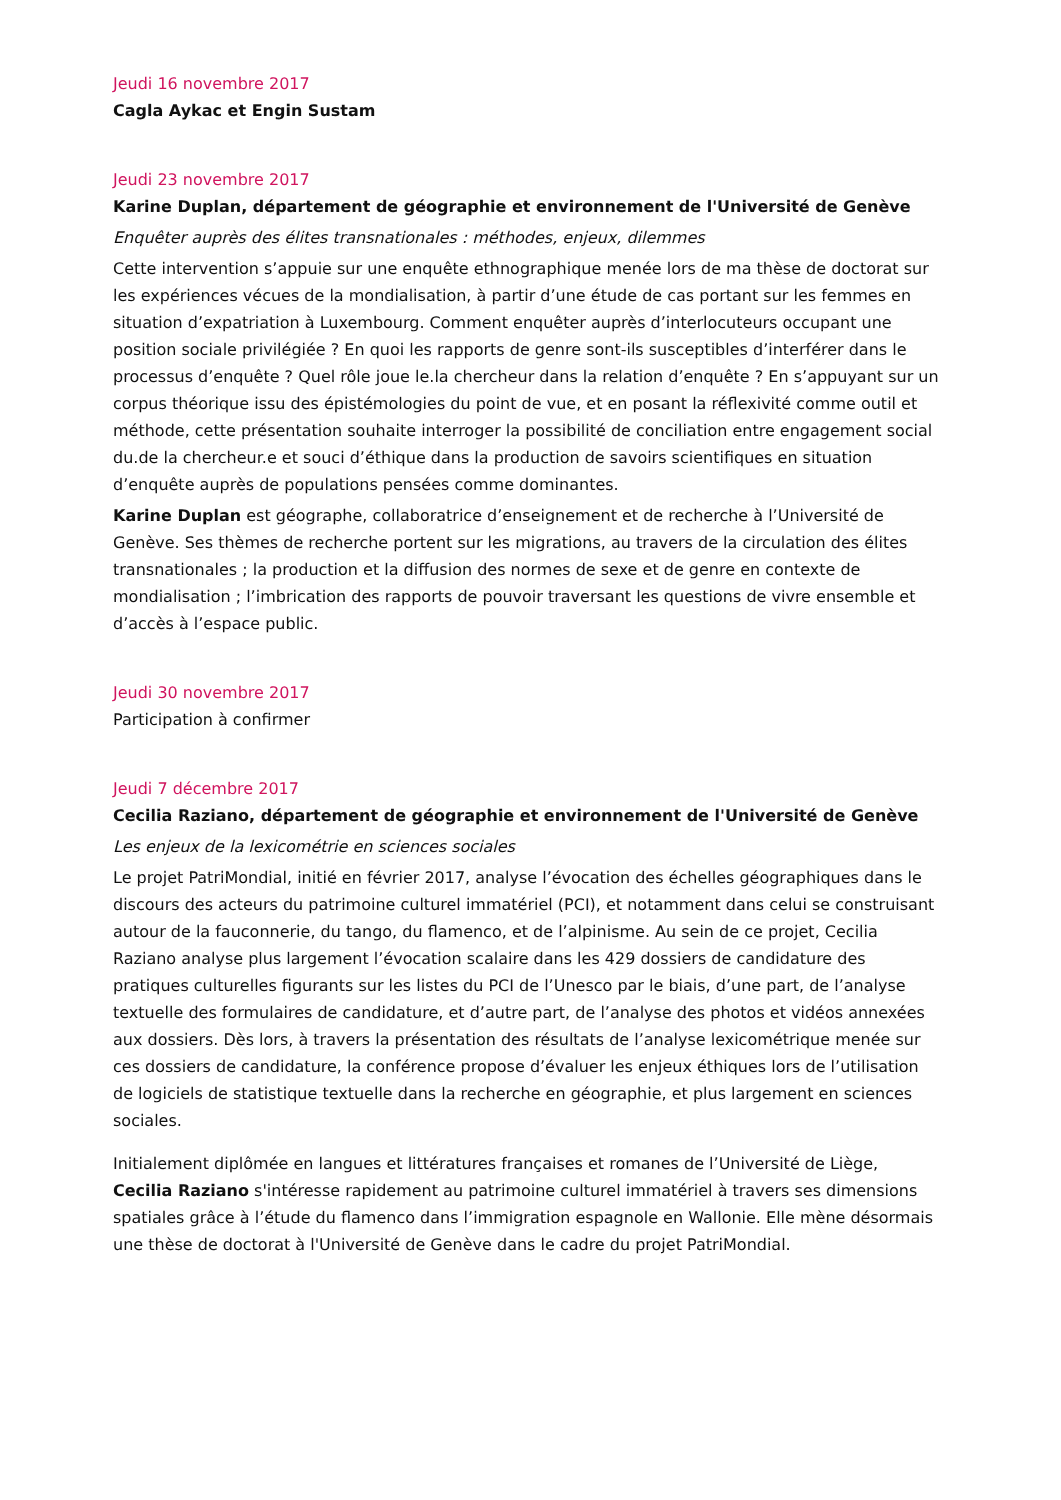Jeudi 16 novembre 2017
Cagla Aykac et Engin Sustam
Jeudi 23 novembre 2017
Karine Duplan, département de géographie et environnement de l'Université de Genève
Enquêter auprès des élites transnationales : méthodes, enjeux, dilemmes
Cette intervention s’appuie sur une enquête ethnographique menée lors de ma thèse de doctorat sur les expériences vécues de la mondialisation, à partir d’une étude de cas portant sur les femmes en situation d’expatriation à Luxembourg. Comment enquêter auprès d’interlocuteurs occupant une position sociale privilégiée ? En quoi les rapports de genre sont-ils susceptibles d’interférer dans le processus d’enquête ? Quel rôle joue le.la chercheur dans la relation d’enquête ? En s’appuyant sur un corpus théorique issu des épistémologies du point de vue, et en posant la réflexivité comme outil et méthode, cette présentation souhaite interroger la possibilité de conciliation entre engagement social du.de la chercheur.e et souci d’éthique dans la production de savoirs scientifiques en situation d’enquête auprès de populations pensées comme dominantes.
Karine Duplan est géographe, collaboratrice d’enseignement et de recherche à l’Université de Genève. Ses thèmes de recherche portent sur les migrations, au travers de la circulation des élites transnationales ; la production et la diffusion des normes de sexe et de genre en contexte de mondialisation ; l’imbrication des rapports de pouvoir traversant les questions de vivre ensemble et d’accès à l’espace public.
Jeudi 30 novembre 2017
Participation à confirmer
Jeudi 7 décembre 2017
Cecilia Raziano, département de géographie et environnement de l'Université de Genève
Les enjeux de la lexicométrie en sciences sociales
Le projet PatriMondial, initié en février 2017, analyse l’évocation des échelles géographiques dans le discours des acteurs du patrimoine culturel immatériel (PCI), et notamment dans celui se construisant autour de la fauconnerie, du tango, du flamenco, et de l’alpinisme. Au sein de ce projet, Cecilia Raziano analyse plus largement l’évocation scalaire dans les 429 dossiers de candidature des pratiques culturelles figurants sur les listes du PCI de l’Unesco par le biais, d’une part, de l’analyse textuelle des formulaires de candidature, et d’autre part, de l’analyse des photos et vidéos annexées aux dossiers. Dès lors, à travers la présentation des résultats de l’analyse lexicométrique menée sur ces dossiers de candidature, la conférence propose d’évaluer les enjeux éthiques lors de l’utilisation de logiciels de statistique textuelle dans la recherche en géographie, et plus largement en sciences sociales.
Initialement diplômée en langues et littératures françaises et romanes de l’Université de Liège, Cecilia Raziano s'intéresse rapidement au patrimoine culturel immatériel à travers ses dimensions spatiales grâce à l’étude du flamenco dans l’immigration espagnole en Wallonie. Elle mène désormais une thèse de doctorat à l'Université de Genève dans le cadre du projet PatriMondial.